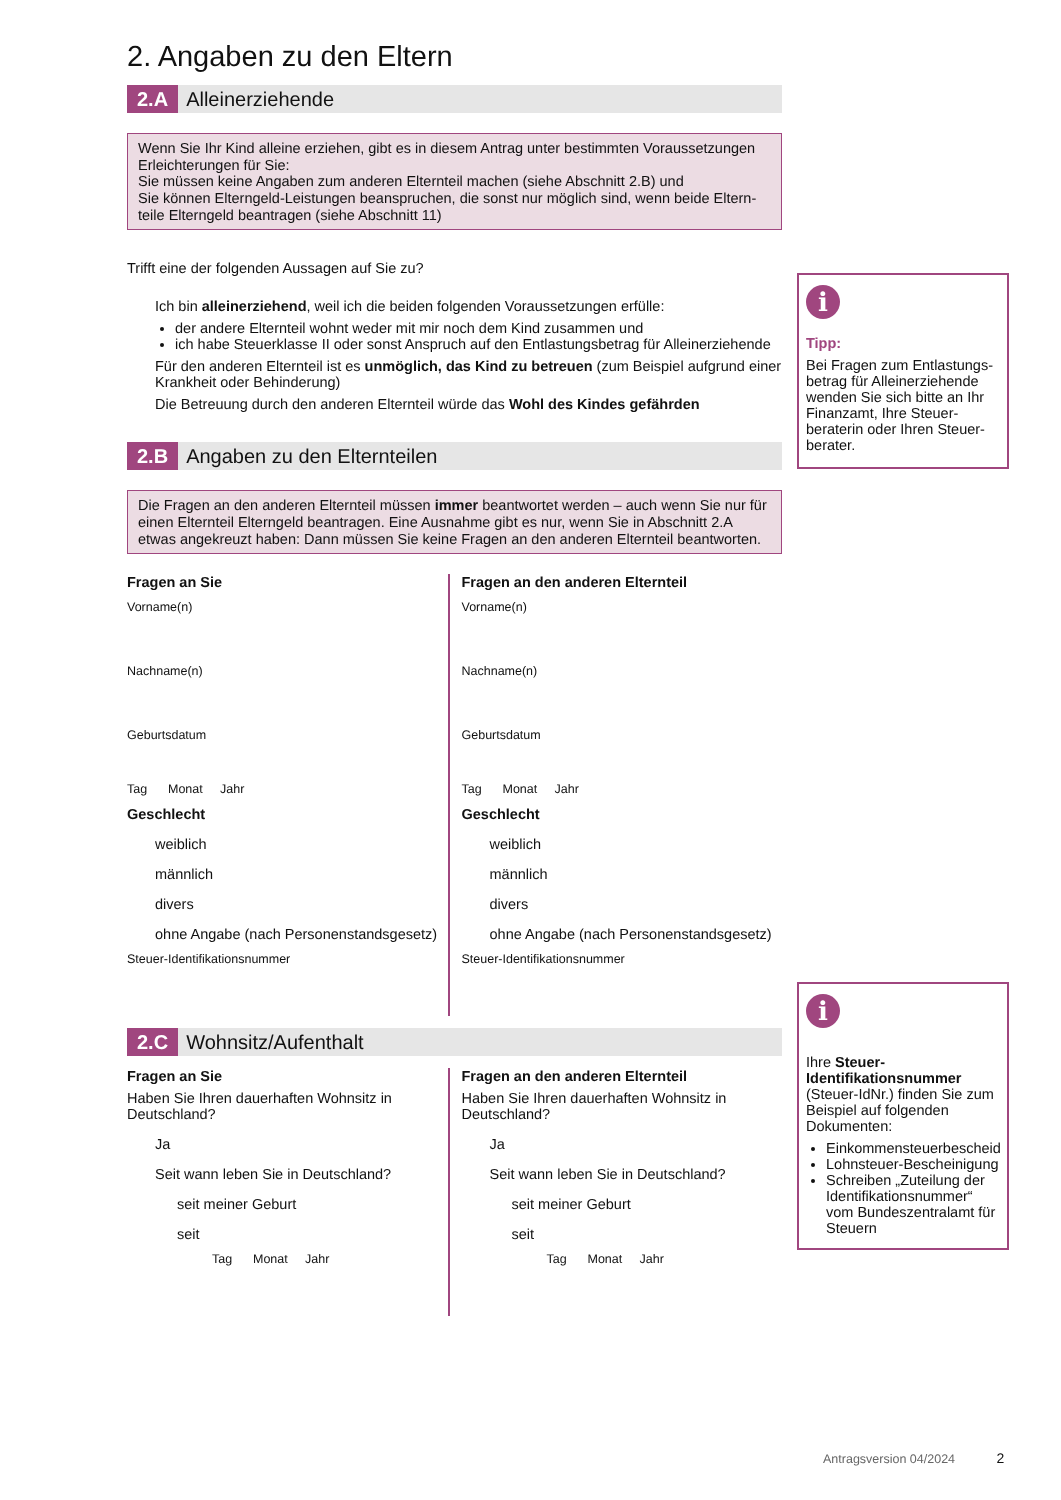2. Angaben zu den Eltern
2.A Alleinerziehende
Wenn Sie Ihr Kind alleine erziehen, gibt es in diesem Antrag unter bestimmten Voraussetzungen Erleichterungen für Sie:
Sie müssen keine Angaben zum anderen Elternteil machen (siehe Abschnitt 2.B) und
Sie können Elterngeld-Leistungen beanspruchen, die sonst nur möglich sind, wenn beide Eltern-teile Elterngeld beantragen (siehe Abschnitt 11)
Trifft eine der folgenden Aussagen auf Sie zu?
Ich bin alleinerziehend, weil ich die beiden folgenden Voraussetzungen erfülle:
der andere Elternteil wohnt weder mit mir noch dem Kind zusammen und
ich habe Steuerklasse II oder sonst Anspruch auf den Entlastungsbetrag für Alleinerziehende
Für den anderen Elternteil ist es unmöglich, das Kind zu betreuen (zum Beispiel aufgrund einer Krankheit oder Behinderung)
Die Betreuung durch den anderen Elternteil würde das Wohl des Kindes gefährden
2.B Angaben zu den Elternteilen
Die Fragen an den anderen Elternteil müssen immer beantwortet werden – auch wenn Sie nur für einen Elternteil Elterngeld beantragen. Eine Ausnahme gibt es nur, wenn Sie in Abschnitt 2.A etwas angekreuzt haben: Dann müssen Sie keine Fragen an den anderen Elternteil beantworten.
Fragen an Sie
Vorname(n)
Nachname(n)
Geburtsdatum
Tag Monat Jahr
Geschlecht
weiblich
männlich
divers
ohne Angabe (nach Personenstandsgesetz)
Steuer-Identifikationsnummer
Fragen an den anderen Elternteil
Vorname(n)
Nachname(n)
Geburtsdatum
Tag Monat Jahr
Geschlecht
weiblich
männlich
divers
ohne Angabe (nach Personenstandsgesetz)
Steuer-Identifikationsnummer
2.C Wohnsitz/Aufenthalt
Fragen an Sie
Haben Sie Ihren dauerhaften Wohnsitz in Deutschland?
Ja
Seit wann leben Sie in Deutschland?
seit meiner Geburt
seit
Tag Monat Jahr
Fragen an den anderen Elternteil
Haben Sie Ihren dauerhaften Wohnsitz in Deutschland?
Ja
Seit wann leben Sie in Deutschland?
seit meiner Geburt
seit
Tag Monat Jahr
i
Tipp:
Bei Fragen zum Entlastungs-betrag für Alleinerziehende wenden Sie sich bitte an Ihr Finanzamt, Ihre Steuer-beraterin oder Ihren Steuer-berater.
i
Ihre Steuer-Identifikationsnummer (Steuer-IdNr.) finden Sie zum Beispiel auf folgenden Dokumenten:
Einkommensteuerbescheid
Lohnsteuer-Bescheinigung
Schreiben „Zuteilung der Identifikationsnummer“ vom Bundeszentralamt für Steuern
Antragsversion 04/2024 2